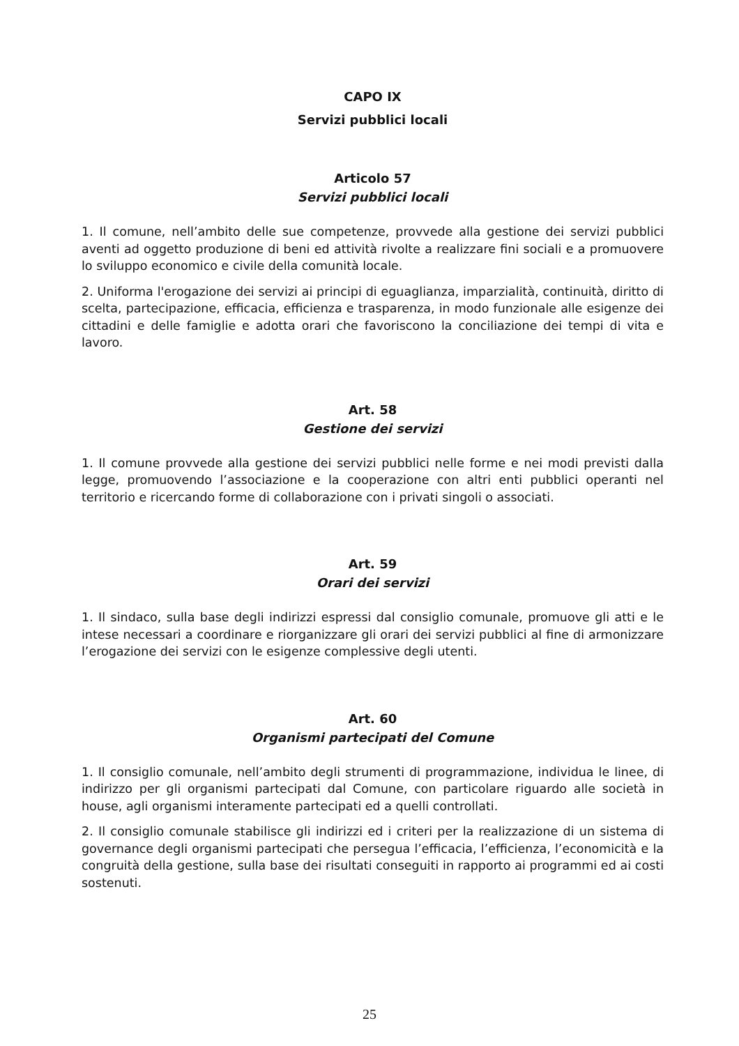CAPO IX
Servizi pubblici locali
Articolo 57
Servizi pubblici locali
1. Il comune, nell’ambito delle sue competenze, provvede alla gestione dei servizi pubblici aventi ad oggetto produzione di beni ed attività rivolte a realizzare fini sociali e a promuovere lo sviluppo economico e civile della comunità locale.
2. Uniforma l'erogazione dei servizi ai principi di eguaglianza, imparzialità, continuità, diritto di scelta, partecipazione, efficacia, efficienza e trasparenza, in modo funzionale alle esigenze dei cittadini e delle famiglie e adotta orari che favoriscono la conciliazione dei tempi di vita e lavoro.
Art. 58
Gestione dei servizi
1. Il comune provvede alla gestione dei servizi pubblici nelle forme e nei modi previsti dalla legge, promuovendo l’associazione e la cooperazione con altri enti pubblici operanti nel territorio e ricercando forme di collaborazione con i privati singoli o associati.
Art. 59
Orari dei servizi
1. Il sindaco, sulla base degli indirizzi espressi dal consiglio comunale, promuove gli atti e le intese necessari a coordinare e riorganizzare gli orari dei servizi pubblici al fine di armonizzare l’erogazione dei servizi con le esigenze complessive degli utenti.
Art. 60
Organismi partecipati del Comune
1. Il consiglio comunale, nell’ambito degli strumenti di programmazione, individua le linee, di indirizzo per gli organismi partecipati dal Comune, con particolare riguardo alle società in house, agli organismi interamente partecipati ed a quelli controllati.
2. Il consiglio comunale stabilisce gli indirizzi ed i criteri per la realizzazione di un sistema di governance degli organismi partecipati che persegua l’efficacia, l’efficienza, l’economicità e la congruità della gestione, sulla base dei risultati conseguiti in rapporto ai programmi ed ai costi sostenuti.
25